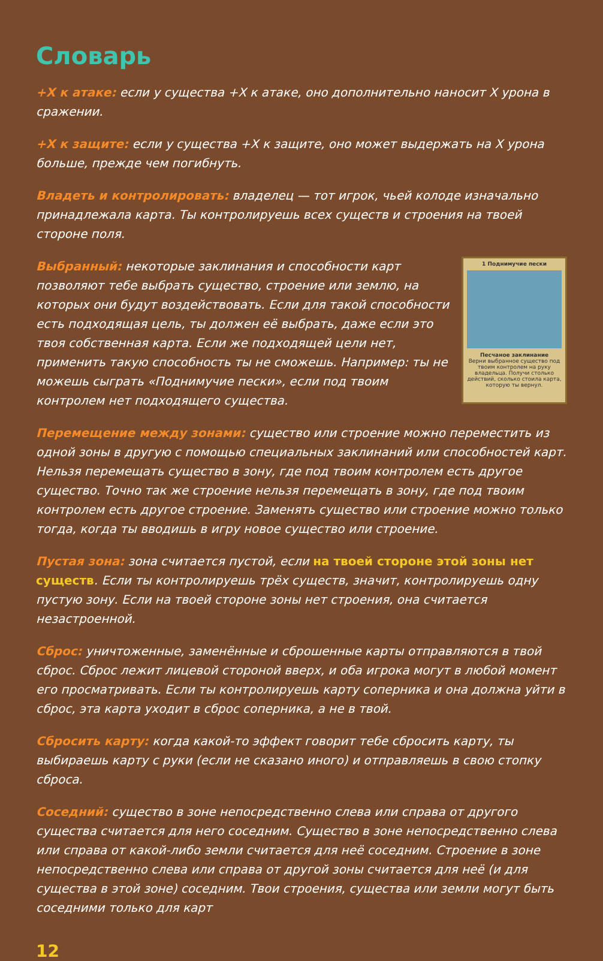Словарь
+X к атаке: если у существа +X к атаке, оно дополнительно наносит X урона в сражении.
+X к защите: если у существа +X к защите, оно может выдержать на X урона больше, прежде чем погибнуть.
Владеть и контролировать: владелец — тот игрок, чьей колоде изначально принадлежала карта. Ты контролируешь всех существ и строения на твоей стороне поля.
1 Поднимучие пески
Песчаное заклинание
Верни выбранное существо под твоим контролем на руку владельца. Получи столько действий, сколько стоила карта, которую ты вернул.
Выбранный: некоторые заклинания и способности карт позволяют тебе выбрать существо, строение или землю, на которых они будут воздействовать. Если для такой способности есть подходящая цель, ты должен её выбрать, даже если это твоя собственная карта. Если же подходящей цели нет, применить такую способность ты не сможешь. Например: ты не можешь сыграть «Поднимучие пески», если под твоим контролем нет подходящего существа.
Перемещение между зонами: существо или строение можно переместить из одной зоны в другую с помощью специальных заклинаний или способностей карт. Нельзя перемещать существо в зону, где под твоим контролем есть другое существо. Точно так же строение нельзя перемещать в зону, где под твоим контролем есть другое строение. Заменять существо или строение можно только тогда, когда ты вводишь в игру новое существо или строение.
Пустая зона: зона считается пустой, если на твоей стороне этой зоны нет существ. Если ты контролируешь трёх существ, значит, контролируешь одну пустую зону. Если на твоей стороне зоны нет строения, она считается незастроенной.
Сброс: уничтоженные, заменённые и сброшенные карты отправляются в твой сброс. Сброс лежит лицевой стороной вверх, и оба игрока могут в любой момент его просматривать. Если ты контролируешь карту соперника и она должна уйти в сброс, эта карта уходит в сброс соперника, а не в твой.
Сбросить карту: когда какой-то эффект говорит тебе сбросить карту, ты выбираешь карту с руки (если не сказано иного) и отправляешь в свою стопку сброса.
Соседний: существо в зоне непосредственно слева или справа от другого существа считается для него соседним. Существо в зоне непосредственно слева или справа от какой-либо земли считается для неё соседним. Строение в зоне непосредственно слева или справа от другой зоны считается для неё (и для существа в этой зоне) соседним. Твои строения, существа или земли могут быть соседними только для карт
12